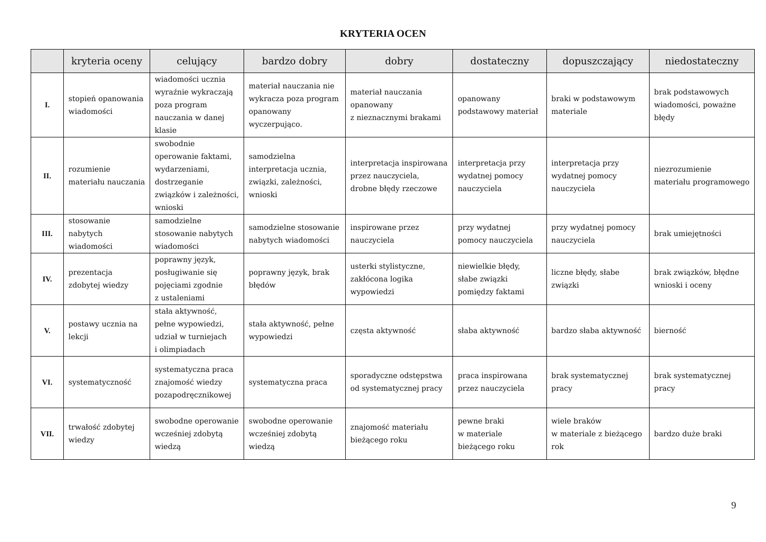KRYTERIA OCEN
| | kryteria oceny | celujący | bardzo dobry | dobry | dostateczny | dopuszczający | niedostateczny |
| --- | --- | --- | --- | --- | --- | --- | --- |
| I. | stopień opanowania wiadomości | wiadomości ucznia wyraźnie wykraczają poza program nauczania w danej klasie | materiał nauczania nie wykracza poza program opanowany wyczerpująco. | materiał nauczania opanowany z nieznacznymi brakami | opanowany podstawowy materiał | braki w podstawowym materiale | brak podstawowych wiadomości, poważne błędy |
| II. | rozumienie materiału nauczania | swobodnie operowanie faktami, wydarzeniami, dostrzeganie związków i zależności, wnioski | samodzielna interpretacja ucznia, związki, zależności, wnioski | interpretacja inspirowana przez nauczyciela, drobne błędy rzeczowe | interpretacja przy wydatnej pomocy nauczyciela | interpretacja przy wydatnej pomocy nauczyciela | niezrozumienie materiału programowego |
| III. | stosowanie nabytych wiadomości | samodzielne stosowanie nabytych wiadomości | samodzielne stosowanie nabytych wiadomości | inspirowane przez nauczyciela | przy wydatnej pomocy nauczyciela | przy wydatnej pomocy nauczyciela | brak umiejętności |
| IV. | prezentacja zdobytej wiedzy | poprawny język, posługiwanie się pojęciami zgodnie z ustaleniami | poprawny język, brak błędów | usterki stylistyczne, zakłócona logika wypowiedzi | niewielkie błędy, słabe związki pomiędzy faktami | liczne błędy, słabe związki | brak związków, błędne wnioski i oceny |
| V. | postawy ucznia na lekcji | stała aktywność, pełne wypowiedzi, udział w turniejach i olimpiadach | stała aktywność, pełne wypowiedzi | częsta aktywność | słaba aktywność | bardzo słaba aktywność | bierność |
| VI. | systematyczność | systematyczna praca znajomość wiedzy pozapodręcznikowej | systematyczna praca | sporadyczne odstępstwa od systematycznej pracy | praca inspirowana przez nauczyciela | brak systematycznej pracy | brak systematycznej pracy |
| VII. | trwałość zdobytej wiedzy | swobodne operowanie wcześniej zdobytą wiedzą | swobodne operowanie wcześniej zdobytą wiedzą | znajomość materiału bieżącego roku | pewne braki w materiale bieżącego roku | wiele braków w materiale z bieżącego rok | bardzo duże braki |
9